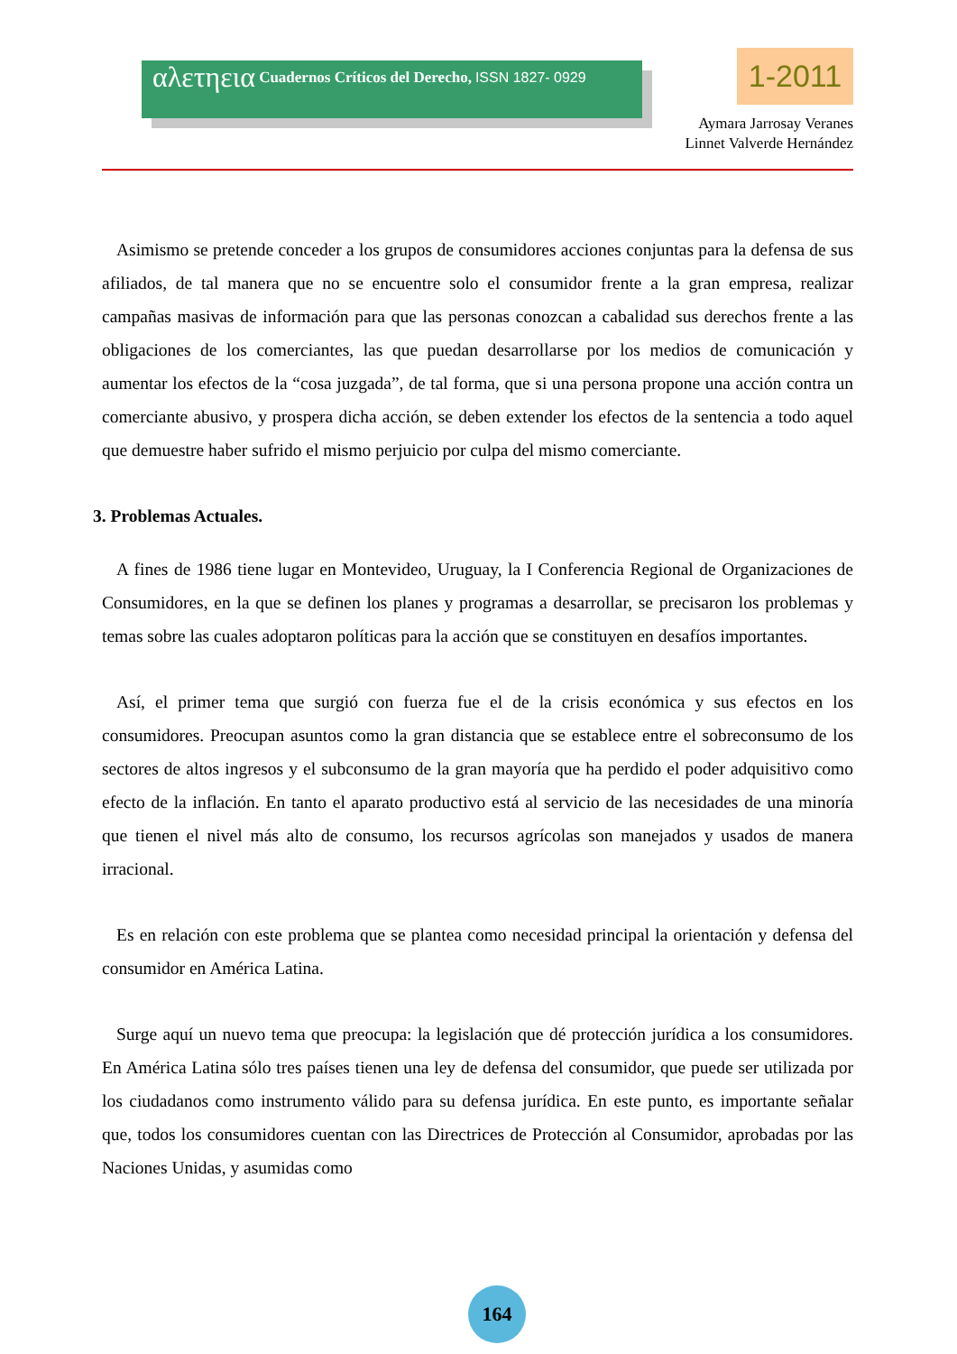αλετηεια Cuadernos Críticos del Derecho, ISSN 1827- 0929 1-2011
Aymara Jarrosay Veranes
Linnet Valverde Hernández
Asimismo se pretende conceder a los grupos de consumidores acciones conjuntas para la defensa de sus afiliados, de tal manera que no se encuentre solo el consumidor frente a la gran empresa, realizar campañas masivas de información para que las personas conozcan a cabalidad sus derechos frente a las obligaciones de los comerciantes, las que puedan desarrollarse por los medios de comunicación y aumentar los efectos de la “cosa juzgada”, de tal forma, que si una persona propone una acción contra un comerciante abusivo, y prospera dicha acción, se deben extender los efectos de la sentencia a todo aquel que demuestre haber sufrido el mismo perjuicio por culpa del mismo comerciante.
3. Problemas Actuales.
A fines de 1986 tiene lugar en Montevideo, Uruguay, la I Conferencia Regional de Organizaciones de Consumidores, en la que se definen los planes y programas a desarrollar, se precisaron los problemas y temas sobre las cuales adoptaron políticas para la acción que se constituyen en desafíos importantes.
Así, el primer tema que surgió con fuerza fue el de la crisis económica y sus efectos en los consumidores. Preocupan asuntos como la gran distancia que se establece entre el sobreconsumo de los sectores de altos ingresos y el subconsumo de la gran mayoría que ha perdido el poder adquisitivo como efecto de la inflación. En tanto el aparato productivo está al servicio de las necesidades de una minoría que tienen el nivel más alto de consumo, los recursos agrícolas son manejados y usados de manera irracional.
Es en relación con este problema que se plantea como necesidad principal la orientación y defensa del consumidor en América Latina.
Surge aquí un nuevo tema que preocupa: la legislación que dé protección jurídica a los consumidores. En América Latina sólo tres países tienen una ley de defensa del consumidor, que puede ser utilizada por los ciudadanos como instrumento válido para su defensa jurídica. En este punto, es importante señalar que, todos los consumidores cuentan con las Directrices de Protección al Consumidor, aprobadas por las Naciones Unidas, y asumidas como
164